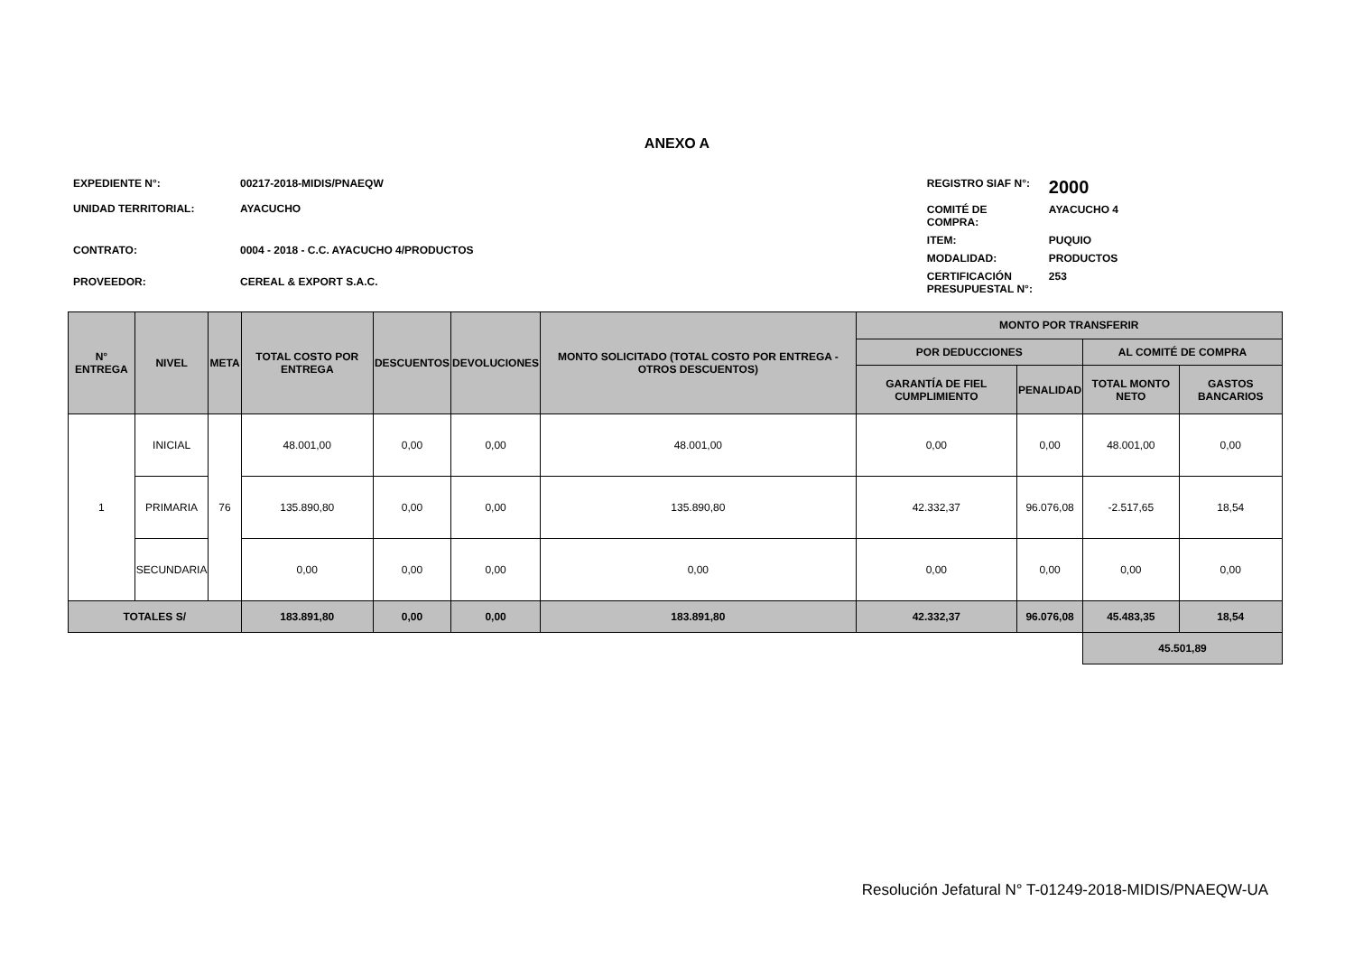ANEXO A
| EXPEDIENTE N°: | 00217-2018-MIDIS/PNAEQW |
| UNIDAD TERRITORIAL: | AYACUCHO |
| CONTRATO: | 0004 - 2018 - C.C. AYACUCHO 4/PRODUCTOS |
| PROVEEDOR: | CEREAL & EXPORT S.A.C. |
| REGISTRO SIAF N°: | 2000 |
| COMITÉ DE COMPRA: | AYACUCHO 4 |
| ITEM: | PUQUIO |
| MODALIDAD: | PRODUCTOS |
| CERTIFICACIÓN PRESUPUESTAL N°: | 253 |
| N° ENTREGA | NIVEL | META | TOTAL COSTO POR ENTREGA | DESCUENTOS | DEVOLUCIONES | MONTO SOLICITADO (TOTAL COSTO POR ENTREGA - OTROS DESCUENTOS) | MONTO POR TRANSFERIR | | | |
| --- | --- | --- | --- | --- | --- | --- | --- | --- | --- | --- |
| | | | | | | | POR DEDUCCIONES | | AL COMITÉ DE COMPRA | |
| | | | | | | | GARANTÍA DE FIEL CUMPLIMIENTO | PENALIDAD | TOTAL MONTO NETO | GASTOS BANCARIOS |
| 1 | INICIAL | 76 | 48.001,00 | 0,00 | 0,00 | 48.001,00 | 0,00 | 0,00 | 48.001,00 | 0,00 |
| | PRIMARIA | | 135.890,80 | 0,00 | 0,00 | 135.890,80 | 42.332,37 | 96.076,08 | -2.517,65 | 18,54 |
| | SECUNDARIA | | 0,00 | 0,00 | 0,00 | 0,00 | 0,00 | 0,00 | 0,00 | 0,00 |
| TOTALES S/ | | | 183.891,80 | 0,00 | 0,00 | 183.891,80 | 42.332,37 | 96.076,08 | 45.483,35 | 18,54 |
| | | | | | | | | | 45.501,89 | |
Resolución Jefatural N° T-01249-2018-MIDIS/PNAEQW-UA